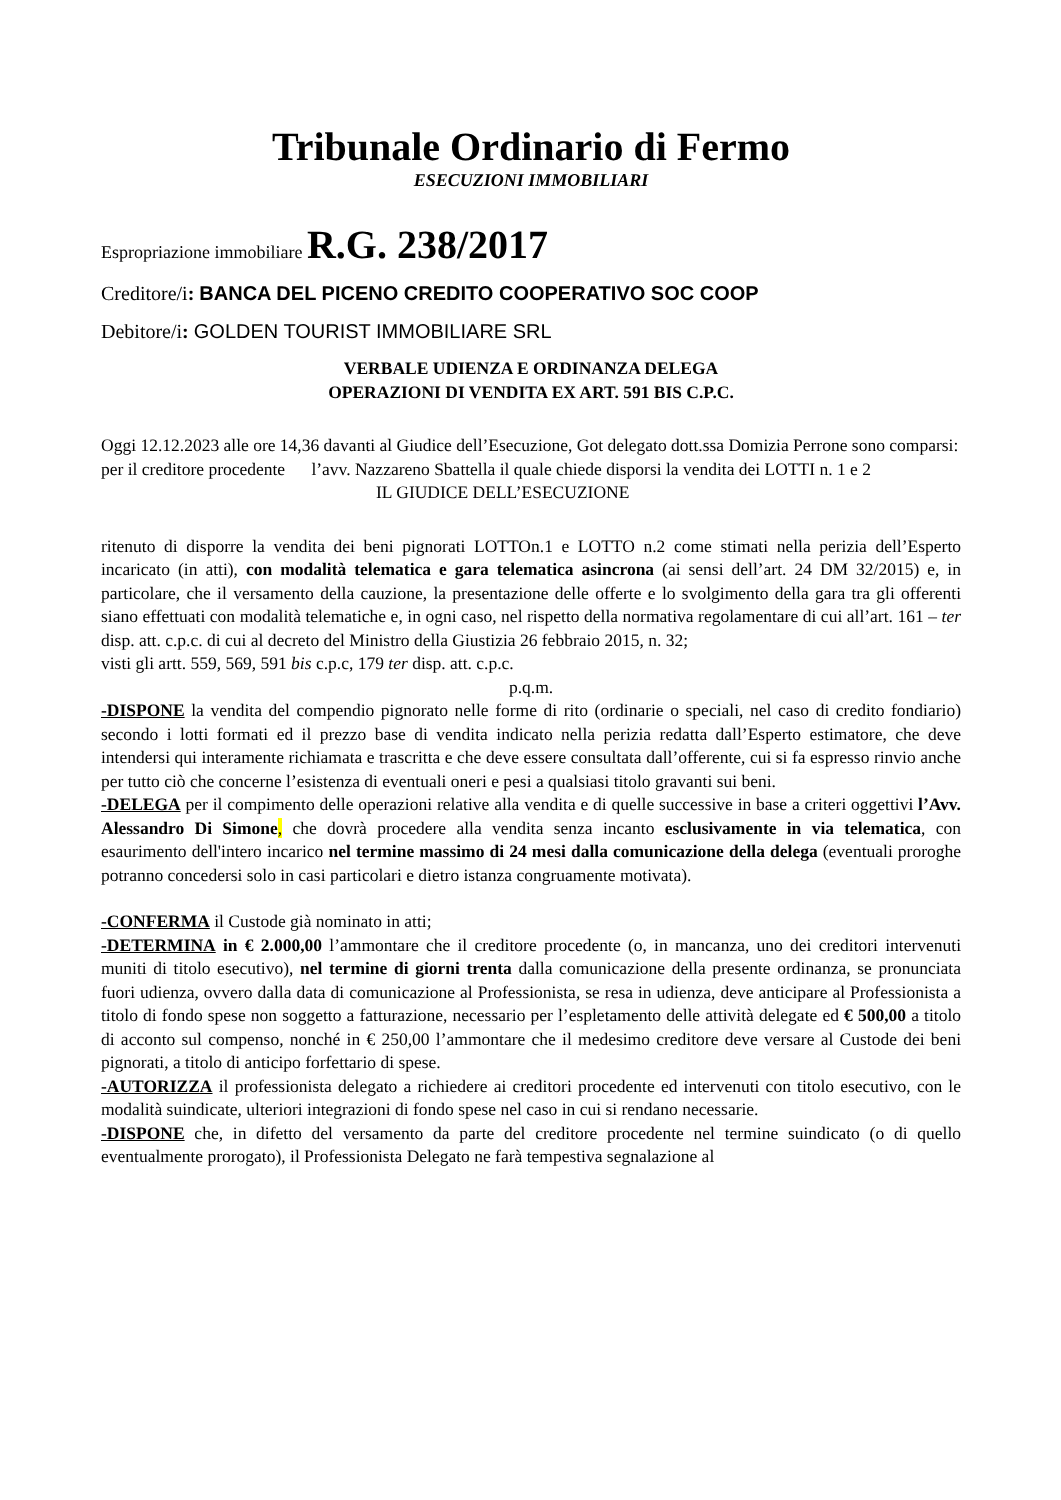Tribunale Ordinario di Fermo
ESECUZIONI IMMOBILIARI
Espropriazione immobiliare R.G. 238/2017
Creditore/i: BANCA DEL PICENO CREDITO COOPERATIVO SOC COOP
Debitore/i: GOLDEN TOURIST IMMOBILIARE SRL
VERBALE UDIENZA E ORDINANZA DELEGA
OPERAZIONI DI VENDITA EX ART. 591 BIS C.P.C.
Oggi 12.12.2023 alle ore 14,36 davanti al Giudice dell’Esecuzione, Got delegato dott.ssa Domizia Perrone sono comparsi:
per il creditore procedente l’avv. Nazzareno Sbattella il quale chiede disporsi la vendita dei LOTTI n. 1 e 2
IL GIUDICE DELL’ESECUZIONE
ritenuto di disporre la vendita dei beni pignorati LOTTOn.1 e LOTTO n.2 come stimati nella perizia dell’Esperto incaricato (in atti), con modalità telematica e gara telematica asincrona (ai sensi dell’art. 24 DM 32/2015) e, in particolare, che il versamento della cauzione, la presentazione delle offerte e lo svolgimento della gara tra gli offerenti siano effettuati con modalità telematiche e, in ogni caso, nel rispetto della normativa regolamentare di cui all’art. 161 – ter disp. att. c.p.c. di cui al decreto del Ministro della Giustizia 26 febbraio 2015, n. 32;
visti gli artt. 559, 569, 591 bis c.p.c, 179 ter disp. att. c.p.c.
p.q.m.
-DISPONE la vendita del compendio pignorato nelle forme di rito (ordinarie o speciali, nel caso di credito fondiario) secondo i lotti formati ed il prezzo base di vendita indicato nella perizia redatta dall’Esperto estimatore, che deve intendersi qui interamente richiamata e trascritta e che deve essere consultata dall’offerente, cui si fa espresso rinvio anche per tutto ciò che concerne l’esistenza di eventuali oneri e pesi a qualsiasi titolo gravanti sui beni.
-DELEGA per il compimento delle operazioni relative alla vendita e di quelle successive in base a criteri oggettivi l’Avv. Alessandro Di Simone, che dovrà procedere alla vendita senza incanto esclusivamente in via telematica, con esaurimento dell'intero incarico nel termine massimo di 24 mesi dalla comunicazione della delega (eventuali proroghe potranno concedersi solo in casi particolari e dietro istanza congruamente motivata).
-CONFERMA il Custode già nominato in atti;
-DETERMINA in € 2.000,00 l’ammontare che il creditore procedente (o, in mancanza, uno dei creditori intervenuti muniti di titolo esecutivo), nel termine di giorni trenta dalla comunicazione della presente ordinanza, se pronunciata fuori udienza, ovvero dalla data di comunicazione al Professionista, se resa in udienza, deve anticipare al Professionista a titolo di fondo spese non soggetto a fatturazione, necessario per l’espletamento delle attività delegate ed € 500,00 a titolo di acconto sul compenso, nonché in € 250,00 l’ammontare che il medesimo creditore deve versare al Custode dei beni pignorati, a titolo di anticipo forfettario di spese.
-AUTORIZZA il professionista delegato a richiedere ai creditori procedente ed intervenuti con titolo esecutivo, con le modalità suindicate, ulteriori integrazioni di fondo spese nel caso in cui si rendano necessarie.
-DISPONE che, in difetto del versamento da parte del creditore procedente nel termine suindicato (o di quello eventualmente prorogato), il Professionista Delegato ne farà tempestiva segnalazione al